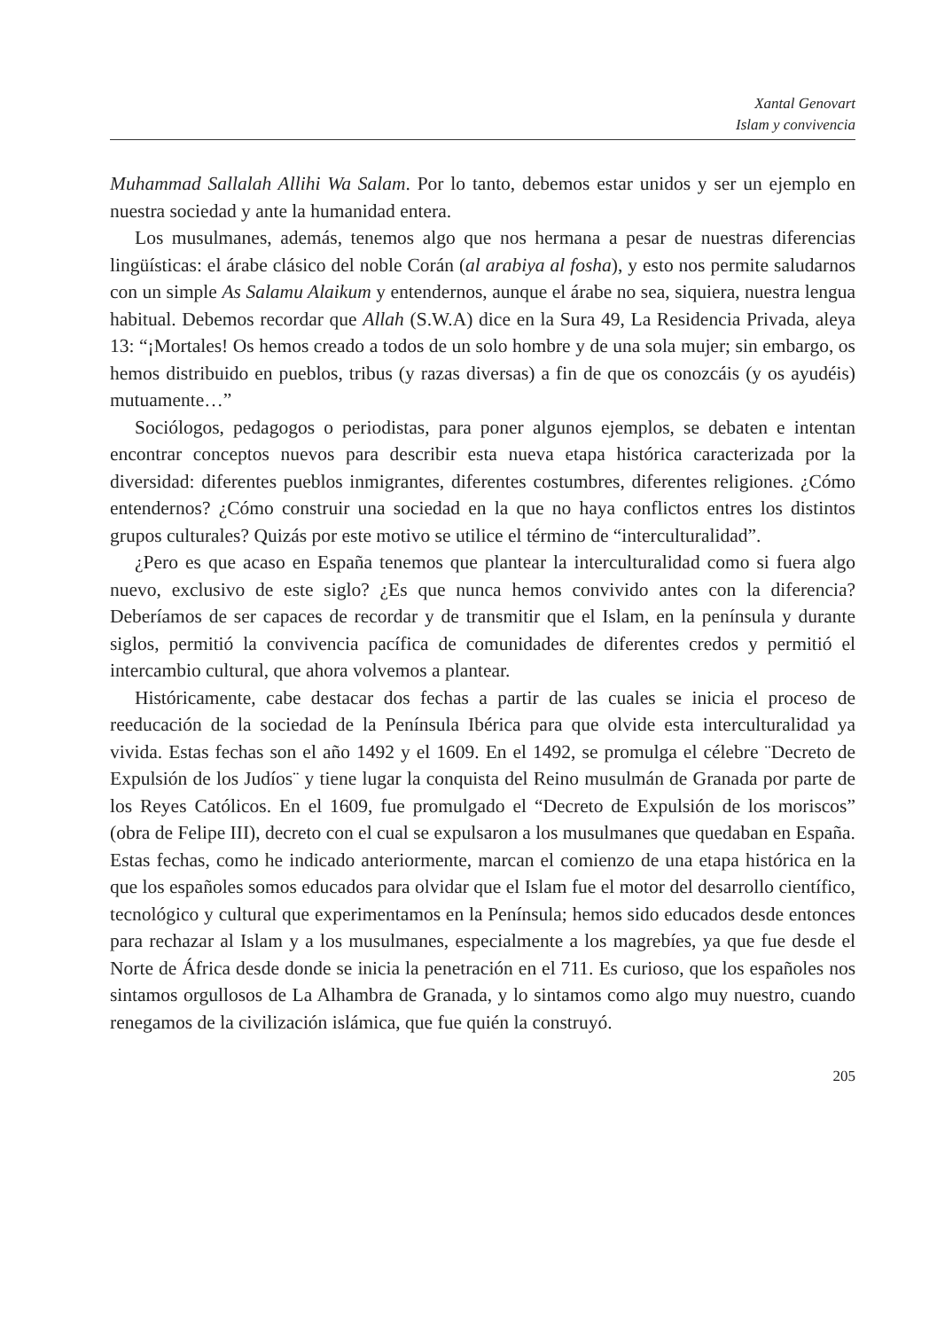Xantal Genovart
Islam y convivencia
Muhammad Sallalah Allihi Wa Salam. Por lo tanto, debemos estar unidos y ser un ejemplo en nuestra sociedad y ante la humanidad entera.
Los musulmanes, además, tenemos algo que nos hermana a pesar de nuestras diferencias lingüísticas: el árabe clásico del noble Corán (al arabiya al fosha), y esto nos permite saludarnos con un simple As Salamu Alaikum y entendernos, aunque el árabe no sea, siquiera, nuestra lengua habitual. Debemos recordar que Allah (S.W.A) dice en la Sura 49, La Residencia Privada, aleya 13: “¡Mortales! Os hemos creado a todos de un solo hombre y de una sola mujer; sin embargo, os hemos distribuido en pueblos, tribus (y razas diversas) a fin de que os conozcáis (y os ayudéis) mutuamente…”
Sociólogos, pedagogos o periodistas, para poner algunos ejemplos, se debaten e intentan encontrar conceptos nuevos para describir esta nueva etapa histórica caracterizada por la diversidad: diferentes pueblos inmigrantes, diferentes costumbres, diferentes religiones. ¿Cómo entendernos? ¿Cómo construir una sociedad en la que no haya conflictos entres los distintos grupos culturales? Quizás por este motivo se utilice el término de “interculturalidad”.
¿Pero es que acaso en España tenemos que plantear la interculturalidad como si fuera algo nuevo, exclusivo de este siglo? ¿Es que nunca hemos convivido antes con la diferencia? Deberíamos de ser capaces de recordar y de transmitir que el Islam, en la península y durante siglos, permitió la convivencia pacífica de comunidades de diferentes credos y permitió el intercambio cultural, que ahora volvemos a plantear.
Históricamente, cabe destacar dos fechas a partir de las cuales se inicia el proceso de reeducación de la sociedad de la Península Ibérica para que olvide esta interculturalidad ya vivida. Estas fechas son el año 1492 y el 1609. En el 1492, se promulga el célebre ¨Decreto de Expulsión de los Judíos¨ y tiene lugar la conquista del Reino musulmán de Granada por parte de los Reyes Católicos. En el 1609, fue promulgado el “Decreto de Expulsión de los moriscos” (obra de Felipe III), decreto con el cual se expulsaron a los musulmanes que quedaban en España. Estas fechas, como he indicado anteriormente, marcan el comienzo de una etapa histórica en la que los españoles somos educados para olvidar que el Islam fue el motor del desarrollo científico, tecnológico y cultural que experimentamos en la Península; hemos sido educados desde entonces para rechazar al Islam y a los musulmanes, especialmente a los magrebíes, ya que fue desde el Norte de África desde donde se inicia la penetración en el 711. Es curioso, que los españoles nos sintamos orgullosos de La Alhambra de Granada, y lo sintamos como algo muy nuestro, cuando renegamos de la civilización islámica, que fue quién la construyó.
205